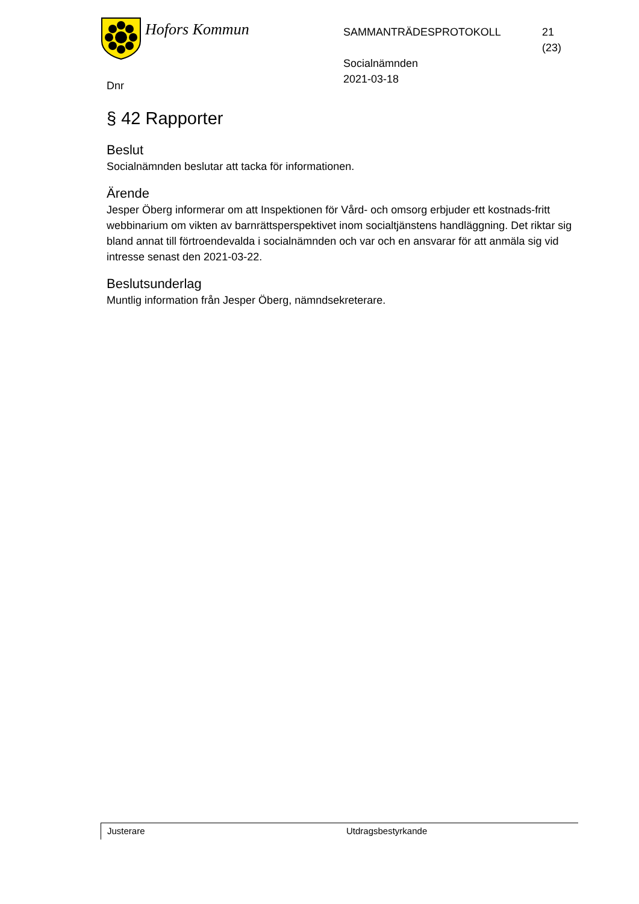Hofors Kommun
SAMMANTRÄDESPROTOKOLL
Socialnämnden
2021-03-18
21 (23)
Dnr
§ 42 Rapporter
Beslut
Socialnämnden beslutar att tacka för informationen.
Ärende
Jesper Öberg informerar om att Inspektionen för Vård- och omsorg erbjuder ett kostnads-fritt webbinarium om vikten av barnrättsperspektivet inom socialtjänstens handläggning. Det riktar sig bland annat till förtroendevalda i socialnämnden och var och en ansvarar för att anmäla sig vid intresse senast den 2021-03-22.
Beslutsunderlag
Muntlig information från Jesper Öberg, nämndsekreterare.
Justerare Utdragsbestyrkande